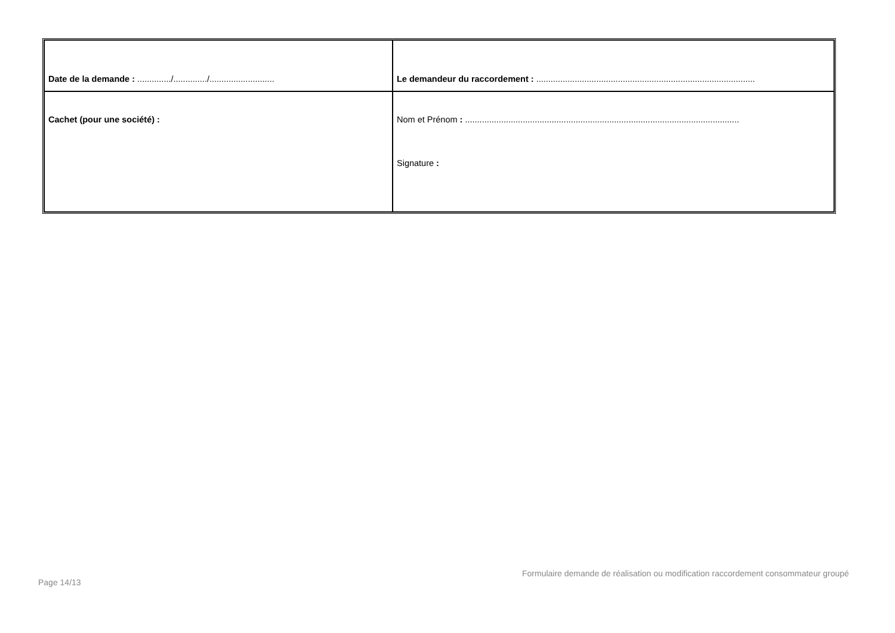| Date de la demande : ............../............../........................... | Le demandeur du raccordement : ........................................................................................... |
| Cachet (pour une société) : | Nom et Prénom : .................................................................................................................. Signature : |
Formulaire demande de réalisation ou modification raccordement consommateur groupé
Page 14/13